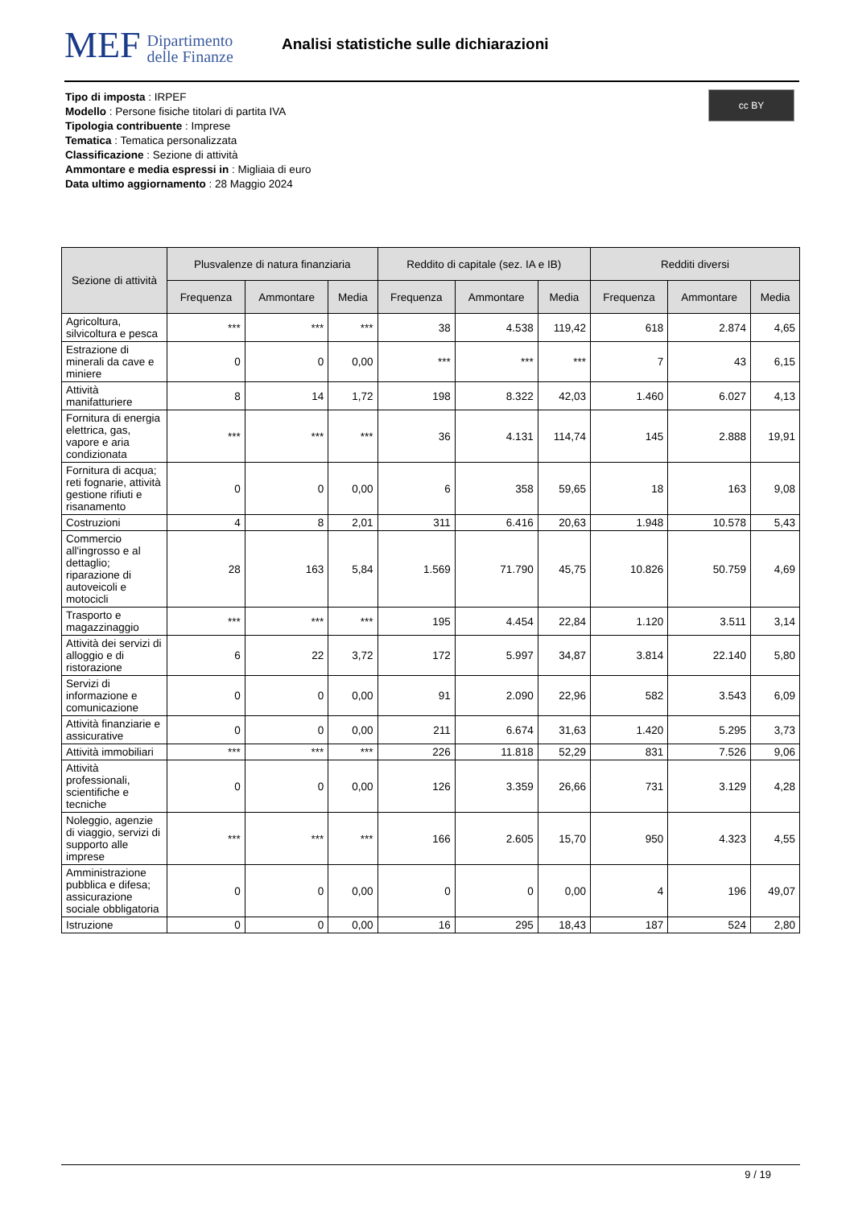MEF Dipartimento
delle Finanze
Analisi statistiche sulle dichiarazioni
cc BY
Tipo di imposta : IRPEF
Modello : Persone fisiche titolari di partita IVA
Tipologia contribuente : Imprese
Tematica : Tematica personalizzata
Classificazione : Sezione di attività
Ammontare e media espressi in : Migliaia di euro
Data ultimo aggiornamento : 28 Maggio 2024
| Sezione di attività | Plusvalenze di natura finanziaria | | | Reddito di capitale (sez. IA e IB) | | | Redditi diversi | | |
| --- | --- | --- | --- | --- | --- | --- | --- | --- | --- |
| | Frequenza | Ammontare | Media | Frequenza | Ammontare | Media | Frequenza | Ammontare | Media |
| Agricoltura, silvicoltura e pesca | *** | *** | *** | 38 | 4.538 | 119,42 | 618 | 2.874 | 4,65 |
| Estrazione di minerali da cave e miniere | 0 | 0 | 0,00 | *** | *** | *** | 7 | 43 | 6,15 |
| Attività manifatturiere | 8 | 14 | 1,72 | 198 | 8.322 | 42,03 | 1.460 | 6.027 | 4,13 |
| Fornitura di energia elettrica, gas, vapore e aria condizionata | *** | *** | *** | 36 | 4.131 | 114,74 | 145 | 2.888 | 19,91 |
| Fornitura di acqua; reti fognarie, attività gestione rifiuti e risanamento | 0 | 0 | 0,00 | 6 | 358 | 59,65 | 18 | 163 | 9,08 |
| Costruzioni | 4 | 8 | 2,01 | 311 | 6.416 | 20,63 | 1.948 | 10.578 | 5,43 |
| Commercio all'ingrosso e al dettaglio; riparazione di autoveicoli e motocicli | 28 | 163 | 5,84 | 1.569 | 71.790 | 45,75 | 10.826 | 50.759 | 4,69 |
| Trasporto e magazzinaggio | *** | *** | *** | 195 | 4.454 | 22,84 | 1.120 | 3.511 | 3,14 |
| Attività dei servizi di alloggio e di ristorazione | 6 | 22 | 3,72 | 172 | 5.997 | 34,87 | 3.814 | 22.140 | 5,80 |
| Servizi di informazione e comunicazione | 0 | 0 | 0,00 | 91 | 2.090 | 22,96 | 582 | 3.543 | 6,09 |
| Attività finanziarie e assicurative | 0 | 0 | 0,00 | 211 | 6.674 | 31,63 | 1.420 | 5.295 | 3,73 |
| Attività immobiliari | *** | *** | *** | 226 | 11.818 | 52,29 | 831 | 7.526 | 9,06 |
| Attività professionali, scientifiche e tecniche | 0 | 0 | 0,00 | 126 | 3.359 | 26,66 | 731 | 3.129 | 4,28 |
| Noleggio, agenzie di viaggio, servizi di supporto alle imprese | *** | *** | *** | 166 | 2.605 | 15,70 | 950 | 4.323 | 4,55 |
| Amministrazione pubblica e difesa; assicurazione sociale obbligatoria | 0 | 0 | 0,00 | 0 | 0 | 0,00 | 4 | 196 | 49,07 |
| Istruzione | 0 | 0 | 0,00 | 16 | 295 | 18,43 | 187 | 524 | 2,80 |
9 / 19